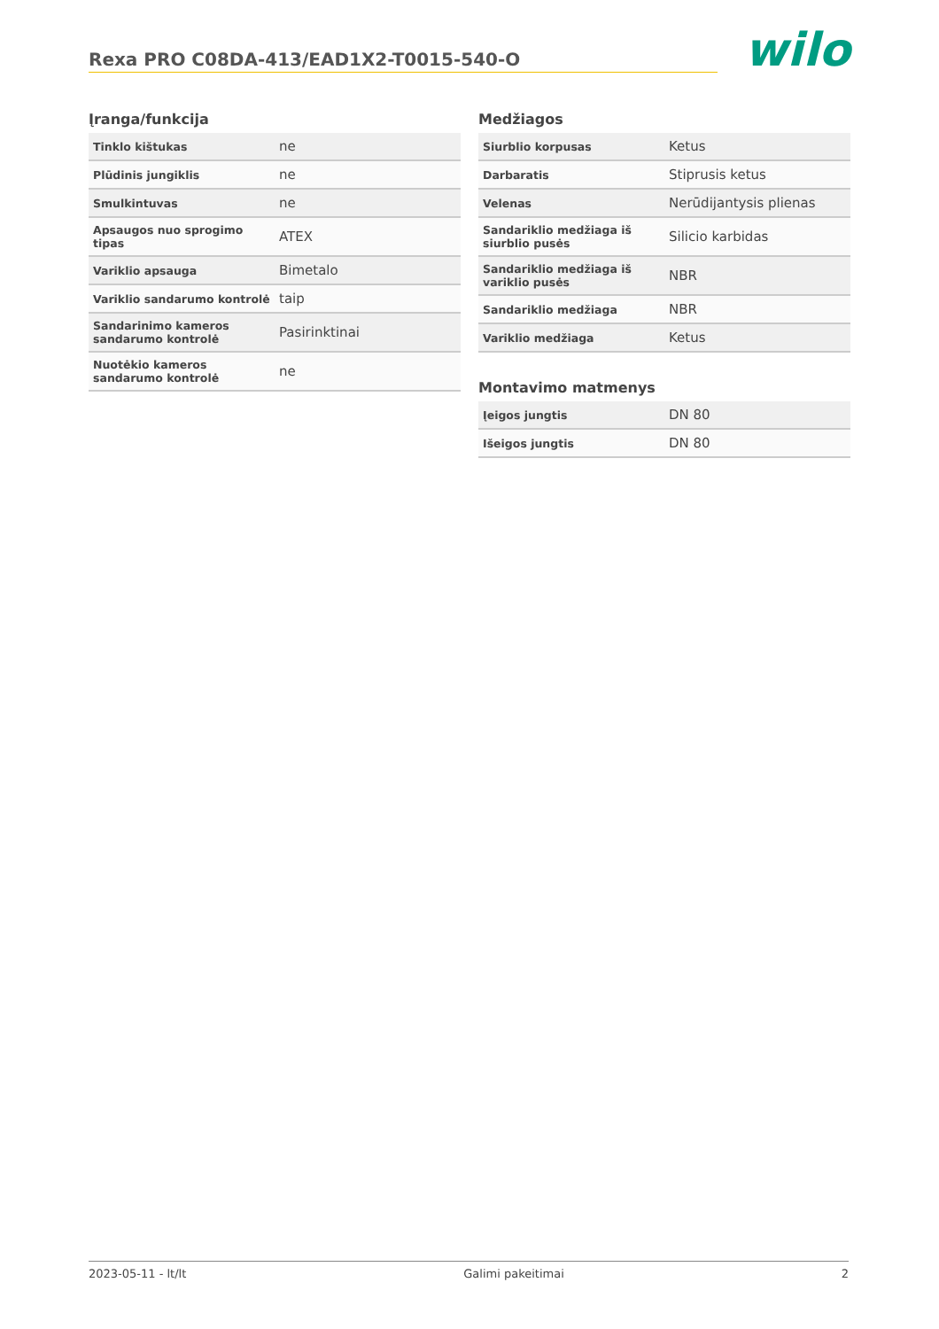Rexa PRO C08DA-413/EAD1X2-T0015-540-O
wilo
Įranga/funkcija
| Tinklo kištukas | ne |
| Plūdinis jungiklis | ne |
| Smulkintuvas | ne |
| Apsaugos nuo sprogimo tipas | ATEX |
| Variklio apsauga | Bimetalo |
| Variklio sandarumo kontrolė | taip |
| Sandarinimo kameros sandarumo kontrolė | Pasirinktinai |
| Nuotėkio kameros sandarumo kontrolė | ne |
Medžiagos
| Siurblio korpusas | Ketus |
| Darbaratis | Stiprusis ketus |
| Velenas | Nerūdijantysis plienas |
| Sandariklio medžiaga iš siurblio pusės | Silicio karbidas |
| Sandariklio medžiaga iš variklio pusės | NBR |
| Sandariklio medžiaga | NBR |
| Variklio medžiaga | Ketus |
Montavimo matmenys
| Įeigos jungtis | DN 80 |
| Išeigos jungtis | DN 80 |
2023-05-11 - lt/lt Galimi pakeitimai 2